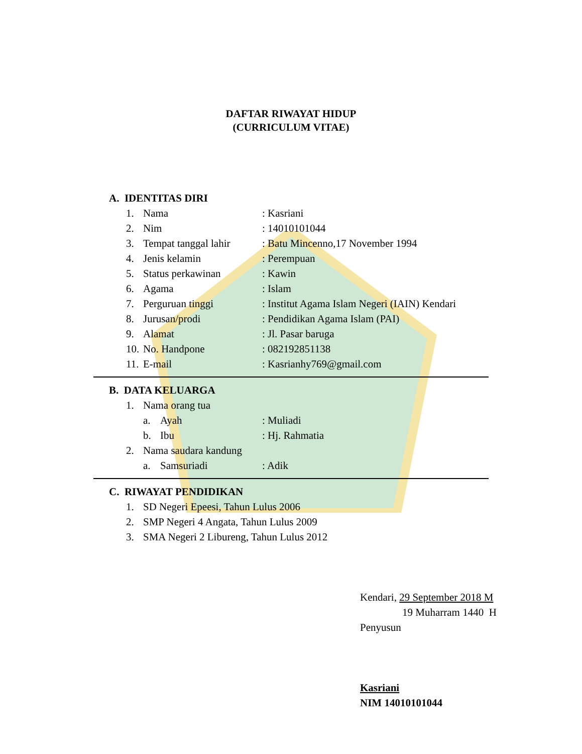DAFTAR RIWAYAT HIDUP
(CURRICULUM VITAE)
A. IDENTITAS DIRI
1. Nama: Kasriani
2. Nim: 14010101044
3. Tempat tanggal lahir: Batu Mincenno,17 November 1994
4. Jenis kelamin: Perempuan
5. Status perkawinan: Kawin
6. Agama: Islam
7. Perguruan tinggi: Institut Agama Islam Negeri (IAIN) Kendari
8. Jurusan/prodi: Pendidikan Agama Islam (PAI)
9. Alamat: Jl. Pasar baruga
10. No. Handpone: 082192851138
11. E-mail: Kasrianhy769@gmail.com
B. DATA KELUARGA
1. Nama orang tua
a. Ayah: Muliadi
b. Ibu: Hj. Rahmatia
2. Nama saudara kandung
a. Samsuriadi: Adik
C. RIWAYAT PENDIDIKAN
1. SD Negeri Epeesi, Tahun Lulus 2006
2. SMP Negeri 4 Angata, Tahun Lulus 2009
3. SMA Negeri 2 Libureng, Tahun Lulus 2012
Kendari, 29 September 2018 M
19 Muharram 1440 H
Penyusun
Kasriani
NIM 14010101044